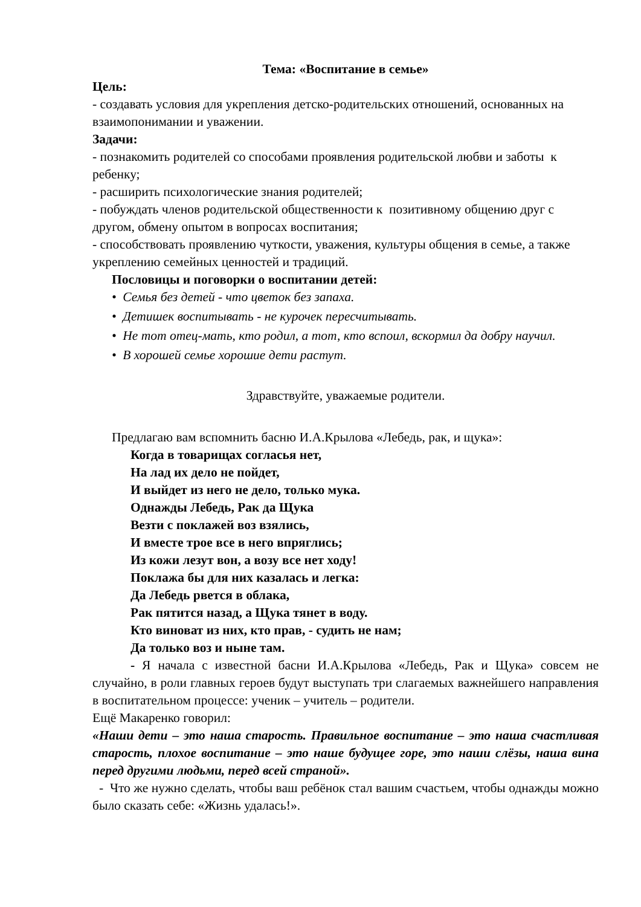Тема: «Воспитание в семье»
Цель:
- создавать условия для укрепления детско-родительских отношений, основанных на взаимопонимании и уважении.
Задачи:
- познакомить родителей со способами проявления родительской любви и заботы к ребенку;
- расширить психологические знания родителей;
- побуждать членов родительской общественности к позитивному общению друг с другом, обмену опытом в вопросах воспитания;
- способствовать проявлению чуткости, уважения, культуры общения в семье, а также укреплению семейных ценностей и традиций.
Пословицы и поговорки о воспитании детей:
• Семья без детей - что цветок без запаха.
• Детишек воспитывать - не курочек пересчитывать.
• Не тот отец-мать, кто родил, а тот, кто вспоил, вскормил да добру научил.
• В хорошей семье хорошие дети растут.
Здравствуйте, уважаемые родители.
Предлагаю вам вспомнить басню И.А.Крылова «Лебедь, рак, и щука»:
Когда в товарищах согласья нет,
На лад их дело не пойдет,
И выйдет из него не дело, только мука.
Однажды Лебедь, Рак да Щука
Везти с поклажей воз взялись,
И вместе трое все в него впряглись;
Из кожи лезут вон, а возу все нет ходу!
Поклажа бы для них казалась и легка:
Да Лебедь рвется в облака,
Рак пятится назад, а Щука тянет в воду.
Кто виноват из них, кто прав, - судить не нам;
Да только воз и ныне там.
- Я начала с известной басни И.А.Крылова «Лебедь, Рак и Щука» совсем не случайно, в роли главных героев будут выступать три слагаемых важнейшего направления в воспитательном процессе: ученик – учитель – родители.
Ещё Макаренко говорил:
«Наши дети – это наша старость. Правильное воспитание – это наша счастливая старость, плохое воспитание – это наше будущее горе, это наши слёзы, наша вина перед другими людьми, перед всей страной».
- Что же нужно сделать, чтобы ваш ребёнок стал вашим счастьем, чтобы однажды можно было сказать себе: «Жизнь удалась!».